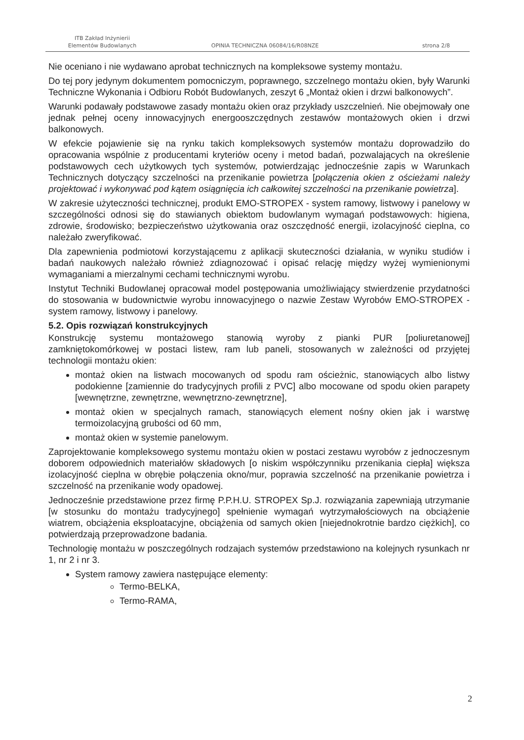ITB Zakład Inżynierii
Elementów Budowlanych
OPINIA TECHNICZNA 06084/16/R08NZE
strona 2/8
Nie oceniano i nie wydawano aprobat technicznych na kompleksowe systemy montażu.
Do tej pory jedynym dokumentem pomocniczym, poprawnego, szczelnego montażu okien, były Warunki Techniczne Wykonania i Odbioru Robót Budowlanych, zeszyt 6 „Montaż okien i drzwi balkonowych”.
Warunki podawały podstawowe zasady montażu okien oraz przykłady uszczelnień. Nie obejmowały one jednak pełnej oceny innowacyjnych energooszczędnych zestawów montażowych okien i drzwi balkonowych.
W efekcie pojawienie się na rynku takich kompleksowych systemów montażu doprowadziło do opracowania wspólnie z producentami kryteriów oceny i metod badań, pozwalających na określenie podstawowych cech użytkowych tych systemów, potwierdzając jednocześnie zapis w Warunkach Technicznych dotyczący szczelności na przenikanie powietrza [połączenia okien z ościeżami należy projektować i wykonywać pod kątem osiągnięcia ich całkowitej szczelności na przenikanie powietrza].
W zakresie użyteczności technicznej, produkt EMO-STROPEX - system ramowy, listwowy i panelowy w szczególności odnosi się do stawianych obiektom budowlanym wymagań podstawowych: higiena, zdrowie, środowisko; bezpieczeństwo użytkowania oraz oszczędność energii, izolacyjność cieplna, co należało zweryfikować.
Dla zapewnienia podmiotowi korzystającemu z aplikacji skuteczności działania, w wyniku studiów i badań naukowych należało również zdiagnozować i opisać relację między wyżej wymienionymi wymaganiami a mierzalnymi cechami technicznymi wyrobu.
Instytut Techniki Budowlanej opracował model postępowania umożliwiający stwierdzenie przydatności do stosowania w budownictwie wyrobu innowacyjnego o nazwie Zestaw Wyrobów EMO-STROPEX - system ramowy, listwowy i panelowy.
5.2. Opis rozwiązań konstrukcyjnych
Konstrukcję systemu montażowego stanowią wyroby z pianki PUR [poliuretanowej] zamkniętokomórkowej w postaci listew, ram lub paneli, stosowanych w zależności od przyjętej technologii montażu okien:
montaż okien na listwach mocowanych od spodu ram ościeżnic, stanowiących albo listwy podokienne [zamiennie do tradycyjnych profili z PVC] albo mocowane od spodu okien parapety [wewnętrzne, zewnętrzne, wewnętrzno-zewnętrzne],
montaż okien w specjalnych ramach, stanowiących element nośny okien jak i warstwę termoizolacyjną grubości od 60 mm,
montaż okien w systemie panelowym.
Zaprojektowanie kompleksowego systemu montażu okien w postaci zestawu wyrobów z jednoczesnym doborem odpowiednich materiałów składowych [o niskim współczynniku przenikania ciepła] większa izolacyjność cieplna w obrębie połączenia okno/mur, poprawia szczelność na przenikanie powietrza i szczelność na przenikanie wody opadowej.
Jednocześnie przedstawione przez firmę P.P.H.U. STROPEX Sp.J. rozwiązania zapewniają utrzymanie [w stosunku do montażu tradycyjnego] spełnienie wymagań wytrzymałościowych na obciążenie wiatrem, obciążenia eksploatacyjne, obciążenia od samych okien [niejednokrotnie bardzo ciężkich], co potwierdzają przeprowadzone badania.
Technologię montażu w poszczególnych rodzajach systemów przedstawiono na kolejnych rysunkach nr 1, nr 2 i nr 3.
System ramowy zawiera następujące elementy:
Termo-BELKA,
Termo-RAMA,
2